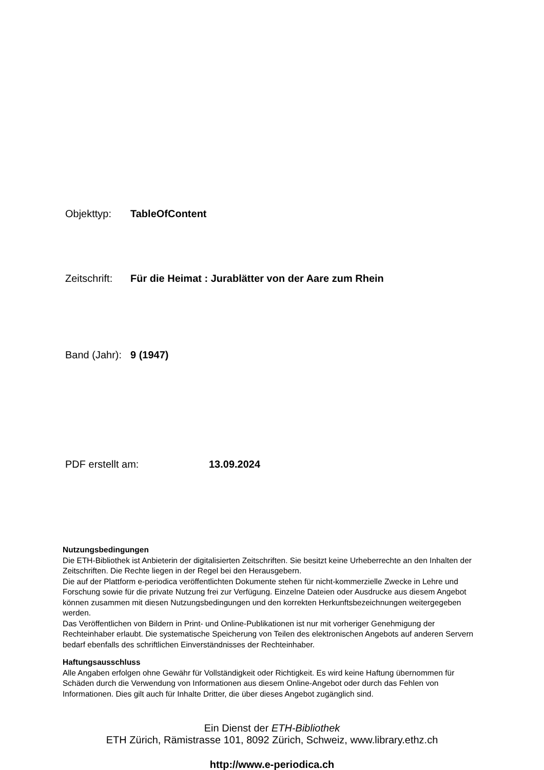Objekttyp: TableOfContent
Zeitschrift: Für die Heimat : Jurablätter von der Aare zum Rhein
Band (Jahr): 9 (1947)
PDF erstellt am: 13.09.2024
Nutzungsbedingungen
Die ETH-Bibliothek ist Anbieterin der digitalisierten Zeitschriften. Sie besitzt keine Urheberrechte an den Inhalten der Zeitschriften. Die Rechte liegen in der Regel bei den Herausgebern.
Die auf der Plattform e-periodica veröffentlichten Dokumente stehen für nicht-kommerzielle Zwecke in Lehre und Forschung sowie für die private Nutzung frei zur Verfügung. Einzelne Dateien oder Ausdrucke aus diesem Angebot können zusammen mit diesen Nutzungsbedingungen und den korrekten Herkunftsbezeichnungen weitergegeben werden.
Das Veröffentlichen von Bildern in Print- und Online-Publikationen ist nur mit vorheriger Genehmigung der Rechteinhaber erlaubt. Die systematische Speicherung von Teilen des elektronischen Angebots auf anderen Servern bedarf ebenfalls des schriftlichen Einverständnisses der Rechteinhaber.
Haftungsausschluss
Alle Angaben erfolgen ohne Gewähr für Vollständigkeit oder Richtigkeit. Es wird keine Haftung übernommen für Schäden durch die Verwendung von Informationen aus diesem Online-Angebot oder durch das Fehlen von Informationen. Dies gilt auch für Inhalte Dritter, die über dieses Angebot zugänglich sind.
Ein Dienst der ETH-Bibliothek
ETH Zürich, Rämistrasse 101, 8092 Zürich, Schweiz, www.library.ethz.ch
http://www.e-periodica.ch